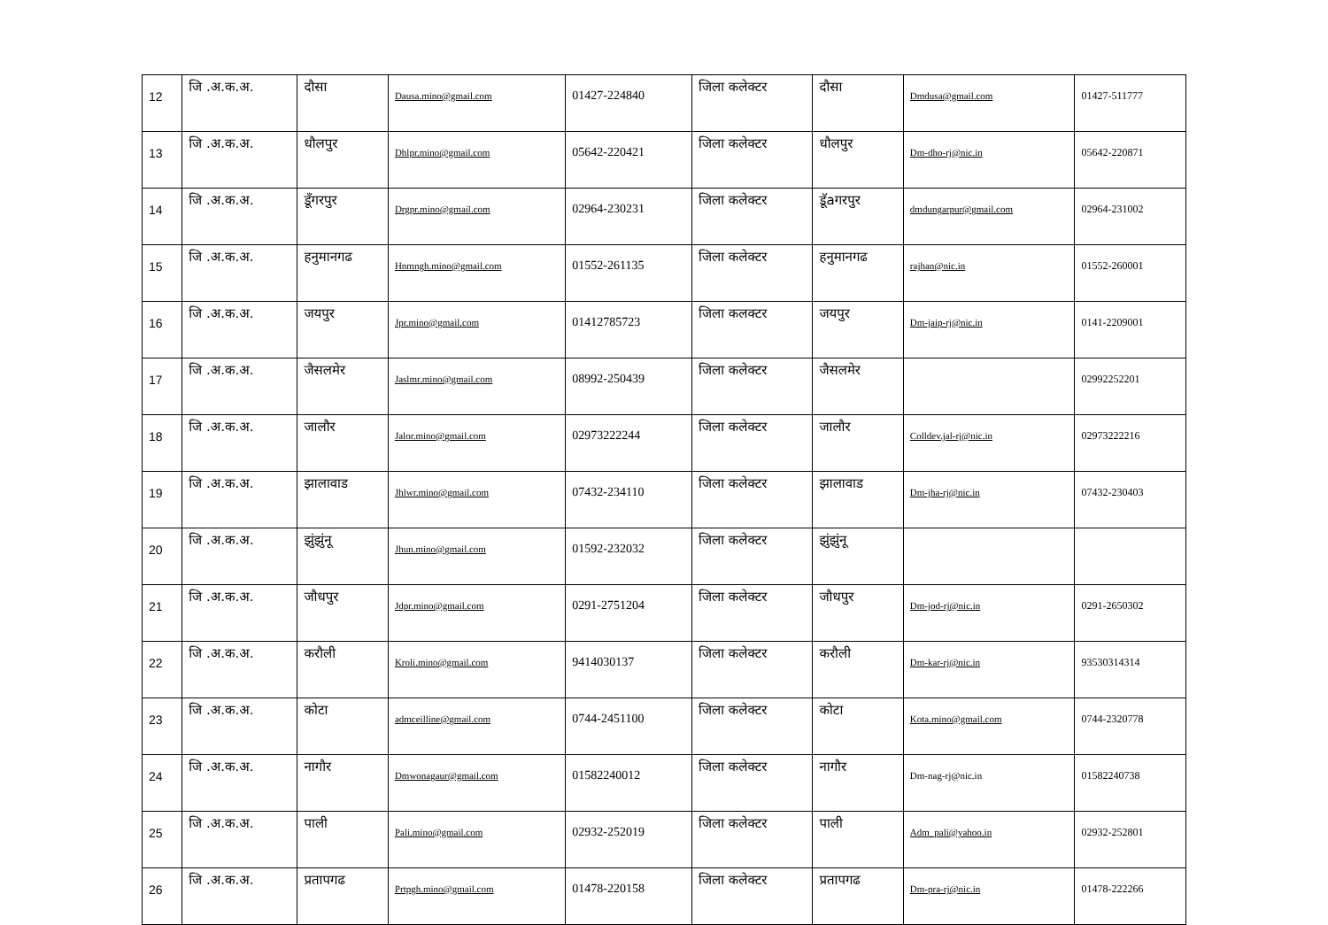| 12 | जि .अ.क.अ. | दौसा | Dausa.mino@gmail.com | 01427-224840 | जिला कलेक्टर | दौसा | Dmdusa@gmail.com | 01427-511777 |
| 13 | जि .अ.क.अ. | धौलपुर | Dhlpr.mino@gmail.com | 05642-220421 | जिला कलेक्टर | धौलपुर | Dm-dho-rj@nic.in | 05642-220871 |
| 14 | जि .अ.क.अ. | डूॅंगरपुर | Drgpr.mino@gmail.com | 02964-230231 | जिला कलेक्टर | डूॅaगरपुर | dmdungarpur@gmail.com | 02964-231002 |
| 15 | जि .अ.क.अ. | हनुमानगढ | Hnmngh.mino@gmail.com | 01552-261135 | जिला कलेक्टर | हनुमानगढ | rajhan@nic.in | 01552-260001 |
| 16 | जि .अ.क.अ. | जयपुर | Jpr.mino@gmail.com | 01412785723 | जिला कलक्टर | जयपुर | Dm-jaip-rj@nic.in | 0141-2209001 |
| 17 | जि .अ.क.अ. | जैसलमेर | Jaslmr.mino@gmail.com | 08992-250439 | जिला कलेक्टर | जैसलमेर | | 02992252201 |
| 18 | जि .अ.क.अ. | जालौर | Jalor.mino@gmail.com | 02973222244 | जिला कलेक्टर | जालौर | Colldev.jal-rj@nic.in | 02973222216 |
| 19 | जि .अ.क.अ. | झालावाड | Jhlwr.mino@gmail.com | 07432-234110 | जिला कलेक्टर | झालावाड | Dm-jha-rj@nic.in | 07432-230403 |
| 20 | जि .अ.क.अ. | झुंझुंनू | Jhun.mino@gmail.com | 01592-232032 | जिला कलेक्टर | झुंझुंनू | | |
| 21 | जि .अ.क.अ. | जौधपुर | Jdpr.mino@gmail.com | 0291-2751204 | जिला कलेक्टर | जौधपुर | Dm-jod-rj@nic.in | 0291-2650302 |
| 22 | जि .अ.क.अ. | करौली | Kroli.mino@gmail.com | 9414030137 | जिला कलेक्टर | करौली | Dm-kar-rj@nic.in | 93530314314 |
| 23 | जि .अ.क.अ. | कोटा | admceilline@gmail.com | 0744-2451100 | जिला कलेक्टर | कोटा | Kota.mino@gmail.com | 0744-2320778 |
| 24 | जि .अ.क.अ. | नागौर | Dmwonagaur@gmail.com | 01582240012 | जिला कलेक्टर | नागौर | Dm-nag-rj@nic.in | 01582240738 |
| 25 | जि .अ.क.अ. | पाली | Pali.mino@gmail.com | 02932-252019 | जिला कलेक्टर | पाली | Adm_pali@yahoo.in | 02932-252801 |
| 26 | जि .अ.क.अ. | प्रतापगढ | Prtpgh.mino@gmail.com | 01478-220158 | जिला कलेक्टर | प्रतापगढ | Dm-pra-rj@nic.in | 01478-222266 |